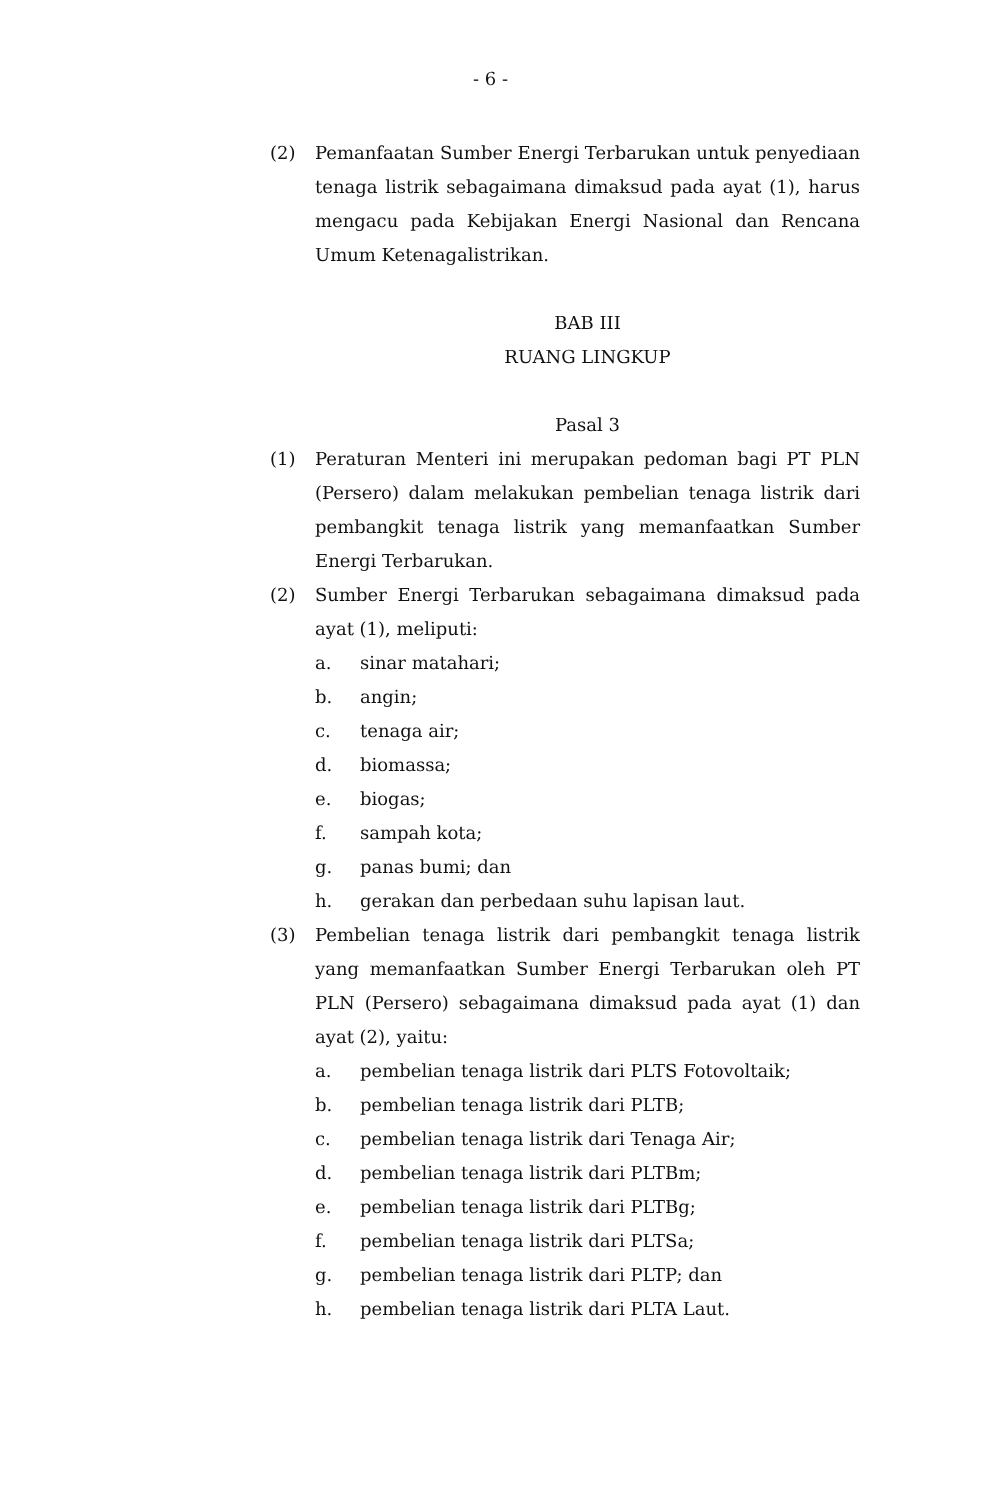- 6 -
(2) Pemanfaatan Sumber Energi Terbarukan untuk penyediaan tenaga listrik sebagaimana dimaksud pada ayat (1), harus mengacu pada Kebijakan Energi Nasional dan Rencana Umum Ketenagalistrikan.
BAB III
RUANG LINGKUP
Pasal 3
(1) Peraturan Menteri ini merupakan pedoman bagi PT PLN (Persero) dalam melakukan pembelian tenaga listrik dari pembangkit tenaga listrik yang memanfaatkan Sumber Energi Terbarukan.
(2) Sumber Energi Terbarukan sebagaimana dimaksud pada ayat (1), meliputi:
a. sinar matahari;
b. angin;
c. tenaga air;
d. biomassa;
e. biogas;
f. sampah kota;
g. panas bumi; dan
h. gerakan dan perbedaan suhu lapisan laut.
(3) Pembelian tenaga listrik dari pembangkit tenaga listrik yang memanfaatkan Sumber Energi Terbarukan oleh PT PLN (Persero) sebagaimana dimaksud pada ayat (1) dan ayat (2), yaitu:
a. pembelian tenaga listrik dari PLTS Fotovoltaik;
b. pembelian tenaga listrik dari PLTB;
c. pembelian tenaga listrik dari Tenaga Air;
d. pembelian tenaga listrik dari PLTBm;
e. pembelian tenaga listrik dari PLTBg;
f. pembelian tenaga listrik dari PLTSa;
g. pembelian tenaga listrik dari PLTP; dan
h. pembelian tenaga listrik dari PLTA Laut.